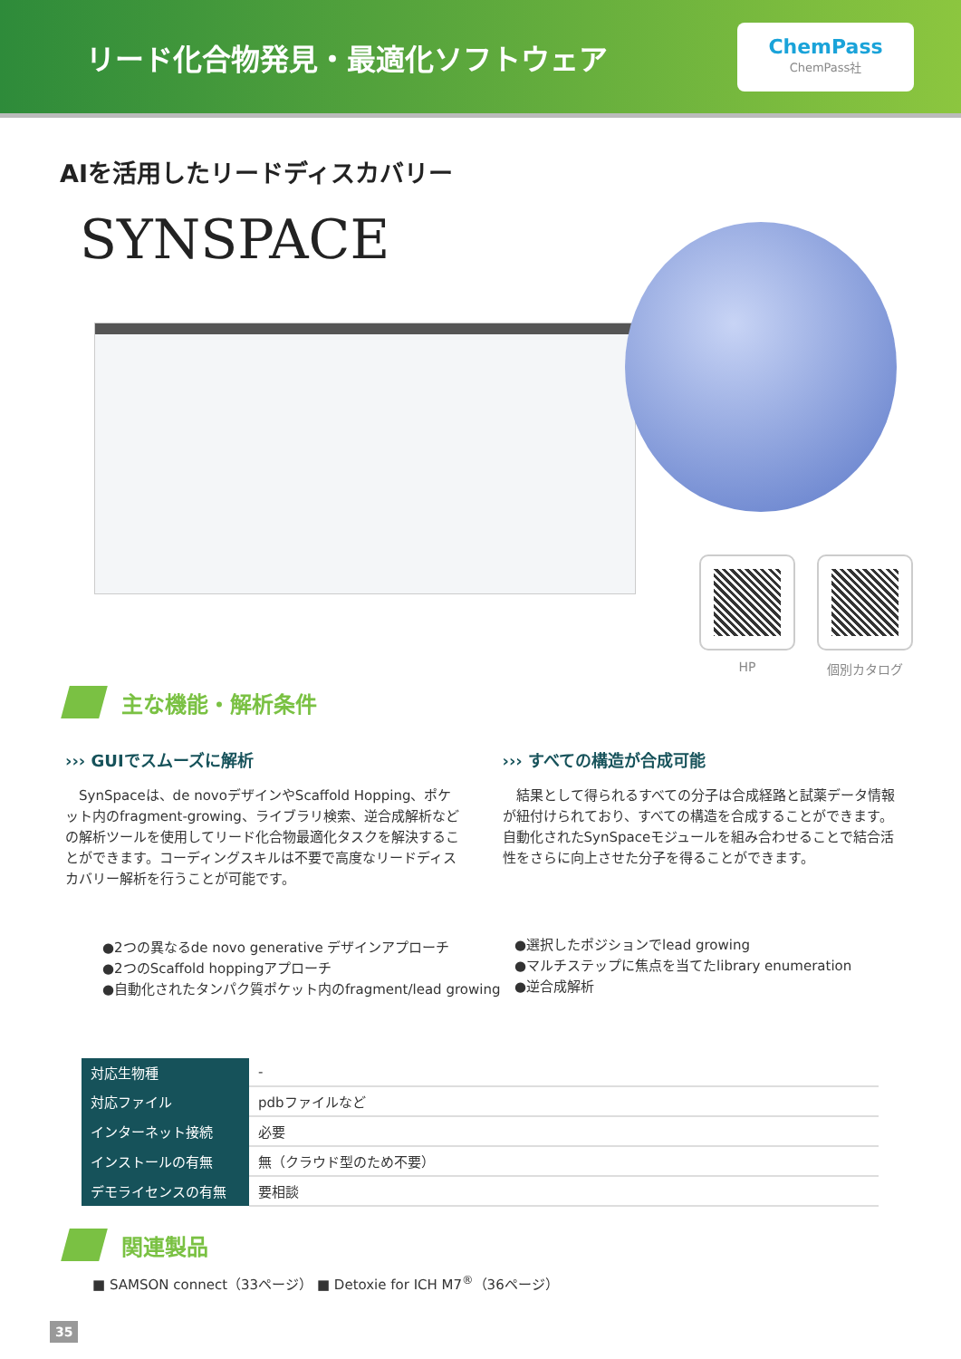リード化合物発見・最適化ソフトウェア
ChemPass
ChemPass社
AIを活用したリードディスカバリー
SYNSPACE
HP 個別カタログ
主な機能・解析条件
››› GUIでスムーズに解析
SynSpaceは、de novoデザインやScaffold Hopping、ポケット内のfragment-growing、ライブラリ検索、逆合成解析などの解析ツールを使用してリード化合物最適化タスクを解決することができます。コーディングスキルは不要で高度なリードディスカバリー解析を行うことが可能です。
››› すべての構造が合成可能
結果として得られるすべての分子は合成経路と試薬データ情報が紐付けられており、すべての構造を合成することができます。自動化されたSynSpaceモジュールを組み合わせることで結合活性をさらに向上させた分子を得ることができます。
●2つの異なるde novo generative デザインアプローチ
●2つのScaffold hoppingアプローチ
●自動化されたタンパク質ポケット内のfragment/lead growing
●選択したポジションでlead growing
●マルチステップに焦点を当てたlibrary enumeration
●逆合成解析
| 対応生物種 | - |
| 対応ファイル | pdbファイルなど |
| インターネット接続 | 必要 |
| インストールの有無 | 無（クラウド型のため不要） |
| デモライセンスの有無 | 要相談 |
関連製品
■ SAMSON connect（33ページ） ■ Detoxie for ICH M7<sup>®</sup>（36ページ）
35